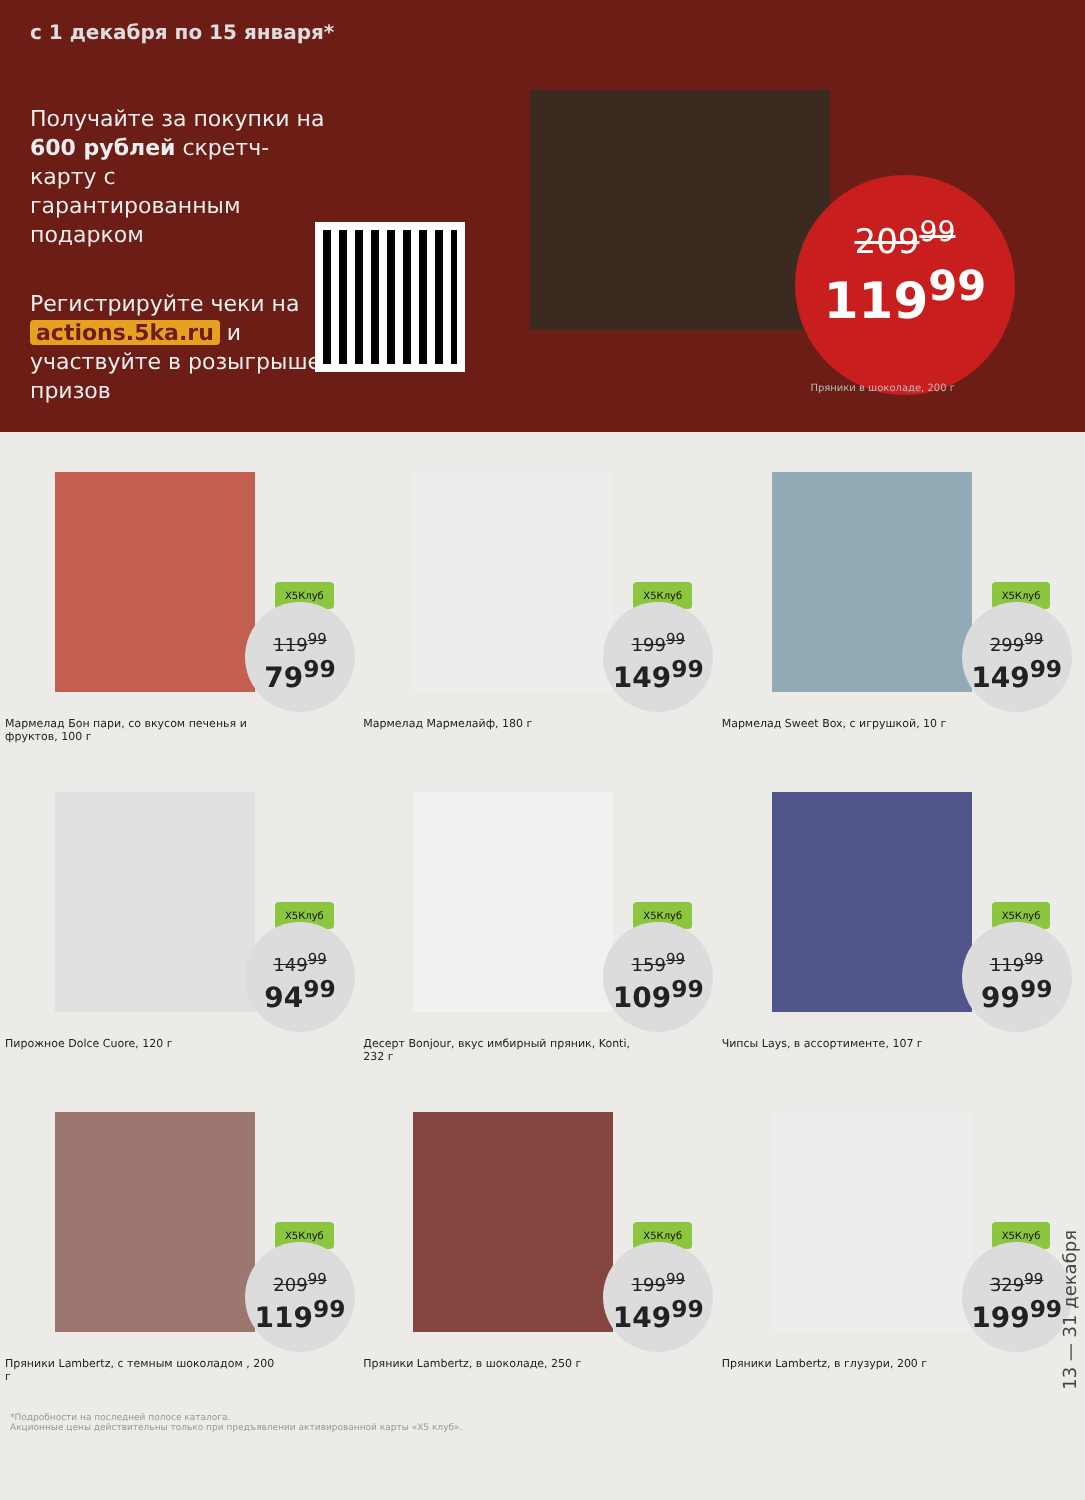с 1 декабря по 15 января*
Получайте за покупки на 600 рублей скретч-карту с гарантированным подарком
Регистрируйте чеки на actions.5ka.ru и участвуйте в розыгрыше призов
209<sup>99</sup>
119<sup>99</sup>
Пряники в шоколаде, 200 г
Х5Клуб
119<sup>99</sup>
79<sup>99</sup>
Мармелад Бон пари, со вкусом печенья и фруктов, 100 г
Х5Клуб
199<sup>99</sup>
149<sup>99</sup>
Мармелад Мармелайф, 180 г
Х5Клуб
299<sup>99</sup>
149<sup>99</sup>
Мармелад Sweet Box, с игрушкой, 10 г
Х5Клуб
149<sup>99</sup>
94<sup>99</sup>
Пирожное Dolce Cuore, 120 г
Х5Клуб
159<sup>99</sup>
109<sup>99</sup>
Десерт Bonjour, вкус имбирный пряник, Konti, 232 г
Х5Клуб
119<sup>99</sup>
99<sup>99</sup>
Чипсы Lays, в ассортименте, 107 г
Х5Клуб
209<sup>99</sup>
119<sup>99</sup>
Пряники Lambertz, с темным шоколадом , 200 г
Х5Клуб
199<sup>99</sup>
149<sup>99</sup>
Пряники Lambertz, в шоколаде, 250 г
Х5Клуб
329<sup>99</sup>
199<sup>99</sup>
Пряники Lambertz, в глузури, 200 г
*Подробности на последней полосе каталога.
Акционные цены действительны только при предъявлении активированной карты «Х5 клуб».
13 — 31 декабря